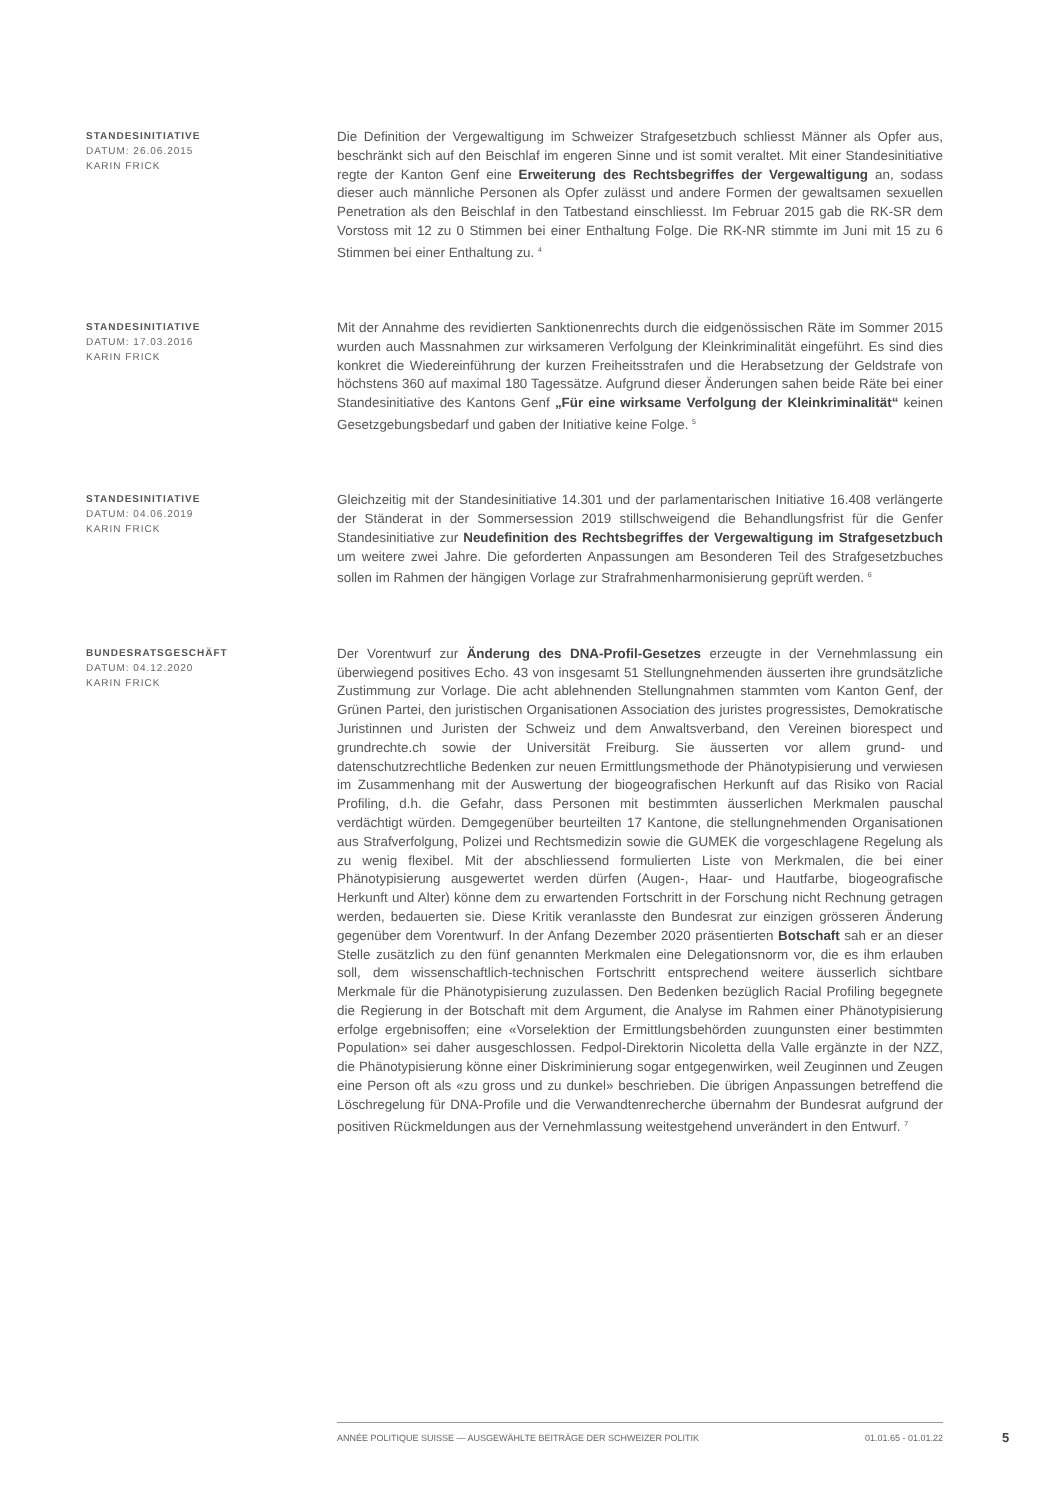STANDESINITIATIVE
DATUM: 26.06.2015
KARIN FRICK
Die Definition der Vergewaltigung im Schweizer Strafgesetzbuch schliesst Männer als Opfer aus, beschränkt sich auf den Beischlaf im engeren Sinne und ist somit veraltet. Mit einer Standesinitiative regte der Kanton Genf eine Erweiterung des Rechtsbegriffes der Vergewaltigung an, sodass dieser auch männliche Personen als Opfer zulässt und andere Formen der gewaltsamen sexuellen Penetration als den Beischlaf in den Tatbestand einschliesst. Im Februar 2015 gab die RK-SR dem Vorstoss mit 12 zu 0 Stimmen bei einer Enthaltung Folge. Die RK-NR stimmte im Juni mit 15 zu 6 Stimmen bei einer Enthaltung zu. <sup>4</sup>
STANDESINITIATIVE
DATUM: 17.03.2016
KARIN FRICK
Mit der Annahme des revidierten Sanktionenrechts durch die eidgenössischen Räte im Sommer 2015 wurden auch Massnahmen zur wirksameren Verfolgung der Kleinkriminalität eingeführt. Es sind dies konkret die Wiedereinführung der kurzen Freiheitsstrafen und die Herabsetzung der Geldstrafe von höchstens 360 auf maximal 180 Tagessätze. Aufgrund dieser Änderungen sahen beide Räte bei einer Standesinitiative des Kantons Genf „Für eine wirksame Verfolgung der Kleinkriminalität“ keinen Gesetzgebungsbedarf und gaben der Initiative keine Folge. <sup>5</sup>
STANDESINITIATIVE
DATUM: 04.06.2019
KARIN FRICK
Gleichzeitig mit der Standesinitiative 14.301 und der parlamentarischen Initiative 16.408 verlängerte der Ständerat in der Sommersession 2019 stillschweigend die Behandlungsfrist für die Genfer Standesinitiative zur Neudefinition des Rechtsbegriffes der Vergewaltigung im Strafgesetzbuch um weitere zwei Jahre. Die geforderten Anpassungen am Besonderen Teil des Strafgesetzbuches sollen im Rahmen der hängigen Vorlage zur Strafrahmenharmonisierung geprüft werden. <sup>6</sup>
BUNDESRATSGESCHÄFT
DATUM: 04.12.2020
KARIN FRICK
Der Vorentwurf zur Änderung des DNA-Profil-Gesetzes erzeugte in der Vernehmlassung ein überwiegend positives Echo. 43 von insgesamt 51 Stellungnehmenden äusserten ihre grundsätzliche Zustimmung zur Vorlage. Die acht ablehnenden Stellungnahmen stammten vom Kanton Genf, der Grünen Partei, den juristischen Organisationen Association des juristes progressistes, Demokratische Juristinnen und Juristen der Schweiz und dem Anwaltsverband, den Vereinen biorespect und grundrechte.ch sowie der Universität Freiburg. Sie äusserten vor allem grund- und datenschutzrechtliche Bedenken zur neuen Ermittlungsmethode der Phänotypisierung und verwiesen im Zusammenhang mit der Auswertung der biogeografischen Herkunft auf das Risiko von Racial Profiling, d.h. die Gefahr, dass Personen mit bestimmten äusserlichen Merkmalen pauschal verdächtigt würden. Demgegenüber beurteilten 17 Kantone, die stellungnehmenden Organisationen aus Strafverfolgung, Polizei und Rechtsmedizin sowie die GUMEK die vorgeschlagene Regelung als zu wenig flexibel. Mit der abschliessend formulierten Liste von Merkmalen, die bei einer Phänotypisierung ausgewertet werden dürfen (Augen-, Haar- und Hautfarbe, biogeografische Herkunft und Alter) könne dem zu erwartenden Fortschritt in der Forschung nicht Rechnung getragen werden, bedauerten sie. Diese Kritik veranlasste den Bundesrat zur einzigen grösseren Änderung gegenüber dem Vorentwurf. In der Anfang Dezember 2020 präsentierten Botschaft sah er an dieser Stelle zusätzlich zu den fünf genannten Merkmalen eine Delegationsnorm vor, die es ihm erlauben soll, dem wissenschaftlich-technischen Fortschritt entsprechend weitere äusserlich sichtbare Merkmale für die Phänotypisierung zuzulassen. Den Bedenken bezüglich Racial Profiling begegnete die Regierung in der Botschaft mit dem Argument, die Analyse im Rahmen einer Phänotypisierung erfolge ergebnisoffen; eine «Vorselektion der Ermittlungsbehörden zuungunsten einer bestimmten Population» sei daher ausgeschlossen. Fedpol-Direktorin Nicoletta della Valle ergänzte in der NZZ, die Phänotypisierung könne einer Diskriminierung sogar entgegenwirken, weil Zeuginnen und Zeugen eine Person oft als «zu gross und zu dunkel» beschrieben. Die übrigen Anpassungen betreffend die Löschregelung für DNA-Profile und die Verwandtenrecherche übernahm der Bundesrat aufgrund der positiven Rückmeldungen aus der Vernehmlassung weitestgehend unverändert in den Entwurf. <sup>7</sup>
ANNÉE POLITIQUE SUISSE — AUSGEWÄHLTE BEITRÄGE DER SCHWEIZER POLITIK 01.01.65 - 01.01.22
5